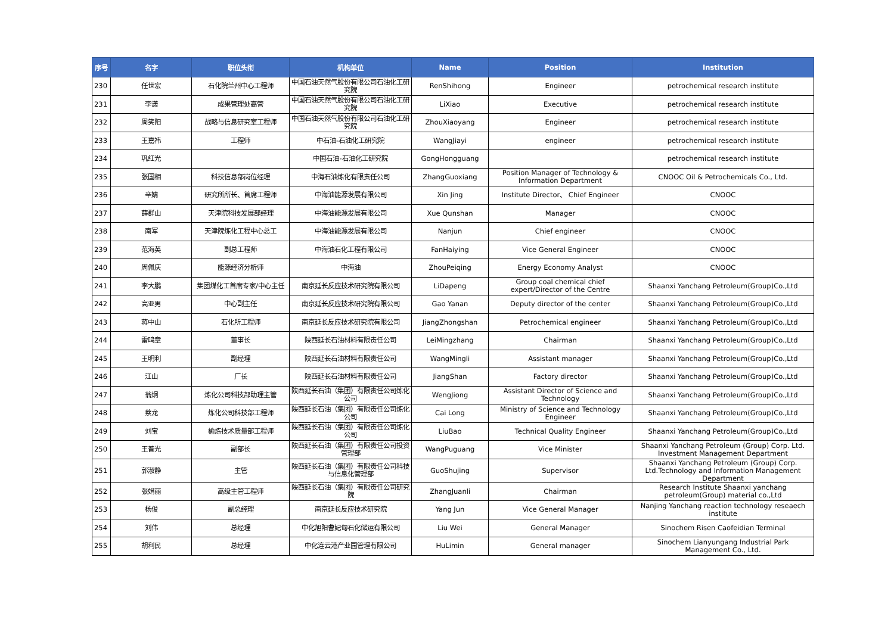| 序号 | 名字 | 职位头衔 | 机构单位 | Name | Position | Institution |
| --- | --- | --- | --- | --- | --- | --- |
| 230 | 任世宏 | 石化院兰州中心工程师 | 中国石油天然气股份有限公司石油化工研究院 | RenShihong | Engineer | petrochemical research institute |
| 231 | 李潇 | 成果管理处高管 | 中国石油天然气股份有限公司石油化工研究院 | LiXiao | Executive | petrochemical research institute |
| 232 | 周笑阳 | 战略与信息研究室工程师 | 中国石油天然气股份有限公司石油化工研究院 | ZhouXiaoyang | Engineer | petrochemical research institute |
| 233 | 王嘉祎 | 工程师 | 中石油-石油化工研究院 | WangJiayi | engineer | petrochemical research institute |
| 234 | 巩红光 | | 中国石油-石油化工研究院 | GongHongguang | | petrochemical research institute |
| 235 | 张国相 | 科技信息部岗位经理 | 中海石油炼化有限责任公司 | ZhangGuoxiang | Position Manager of Technology & Information Department | CNOOC Oil & Petrochemicals Co., Ltd. |
| 236 | 辛婧 | 研究所所长、首席工程师 | 中海油能源发展有限公司 | Xin Jing | Institute Director、 Chief Engineer | CNOOC |
| 237 | 薛群山 | 天津院科技发展部经理 | 中海油能源发展有限公司 | Xue Qunshan | Manager | CNOOC |
| 238 | 南军 | 天津院炼化工程中心总工 | 中海油能源发展有限公司 | Nanjun | Chief engineer | CNOOC |
| 239 | 范海英 | 副总工程师 | 中海油石化工程有限公司 | FanHaiying | Vice General Engineer | CNOOC |
| 240 | 周佩庆 | 能源经济分析师 | 中海油 | ZhouPeiqing | Energy Economy Analyst | CNOOC |
| 241 | 李大鹏 | 集团煤化工首席专家/中心主任 | 南京延长反应技术研究院有限公司 | LiDapeng | Group coal chemical chief expert/Director of the Centre | Shaanxi Yanchang Petroleum(Group)Co.,Ltd |
| 242 | 高亚男 | 中心副主任 | 南京延长反应技术研究院有限公司 | Gao Yanan | Deputy director of the center | Shaanxi Yanchang Petroleum(Group)Co.,Ltd |
| 243 | 蒋中山 | 石化所工程师 | 南京延长反应技术研究院有限公司 | JiangZhongshan | Petrochemical engineer | Shaanxi Yanchang Petroleum(Group)Co.,Ltd |
| 244 | 雷鸣章 | 董事长 | 陕西延长石油材料有限责任公司 | LeiMingzhang | Chairman | Shaanxi Yanchang Petroleum(Group)Co.,Ltd |
| 245 | 王明利 | 副经理 | 陕西延长石油材料有限责任公司 | WangMingli | Assistant manager | Shaanxi Yanchang Petroleum(Group)Co.,Ltd |
| 246 | 江山 | 厂长 | 陕西延长石油材料有限责任公司 | JiangShan | Factory director | Shaanxi Yanchang Petroleum(Group)Co.,Ltd |
| 247 | 翁炯 | 炼化公司科技部助理主管 | 陕西延长石油（集团）有限责任公司炼化公司 | WengJiong | Assistant Director of Science and Technology | Shaanxi Yanchang Petroleum(Group)Co.,Ltd |
| 248 | 蔡龙 | 炼化公司科技部工程师 | 陕西延长石油（集团）有限责任公司炼化公司 | Cai Long | Ministry of Science and Technology Engineer | Shaanxi Yanchang Petroleum(Group)Co.,Ltd |
| 249 | 刘宝 | 榆炼技术质量部工程师 | 陕西延长石油（集团）有限责任公司炼化公司 | LiuBao | Technical Quality Engineer | Shaanxi Yanchang Petroleum(Group)Co.,Ltd |
| 250 | 王普光 | 副部长 | 陕西延长石油（集团）有限责任公司投资管理部 | WangPuguang | Vice Minister | Shaanxi Yanchang Petroleum (Group) Corp. Ltd. Investment Management Department |
| 251 | 郭淑静 | 主管 | 陕西延长石油（集团）有限责任公司科技与信息化管理部 | GuoShujing | Supervisor | Shaanxi Yanchang Petroleum (Group) Corp. Ltd.Technology and Information Management Department |
| 252 | 张娟丽 | 高级主管工程师 | 陕西延长石油（集团）有限责任公司研究院 | ZhangJuanli | Chairman | Research Institute Shaanxi yanchang petroleum(Group) material co.,Ltd |
| 253 | 杨俊 | 副总经理 | 南京延长反应技术研究院 | Yang Jun | Vice General Manager | Nanjing Yanchang reaction technology reseaech institute |
| 254 | 刘伟 | 总经理 | 中化旭阳曹妃甸石化储运有限公司 | Liu Wei | General Manager | Sinochem Risen Caofeidian Terminal |
| 255 | 胡利民 | 总经理 | 中化连云港产业园管理有限公司 | HuLimin | General manager | Sinochem Lianyungang Industrial Park Management Co., Ltd. |